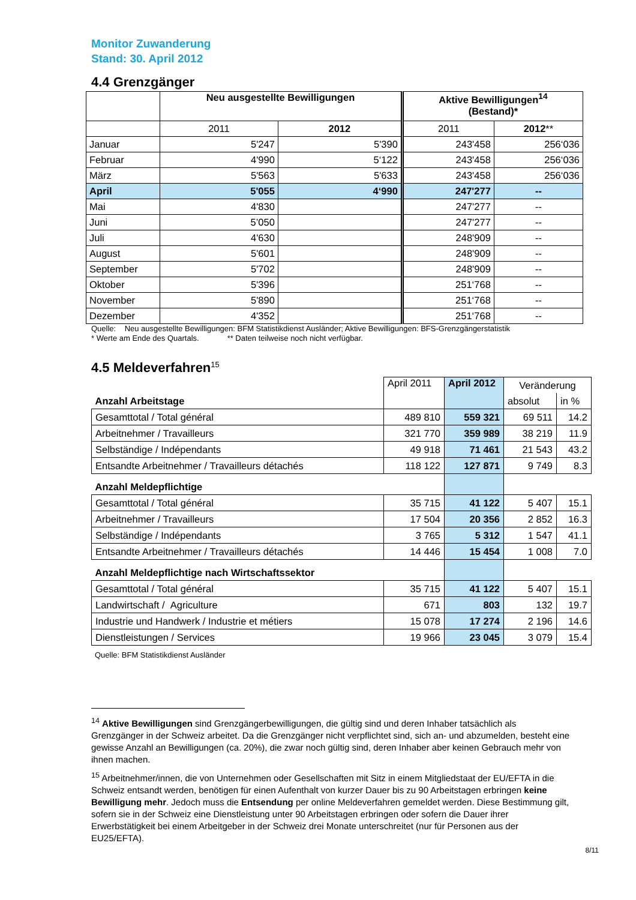Monitor Zuwanderung
Stand: 30. April 2012
4.4 Grenzgänger
| | Neu ausgestellte Bewilligungen | | Aktive Bewilligungen<sup>14</sup> (Bestand)* | |
| --- | --- | --- | --- | --- |
| | 2011 | 2012 | 2011 | 2012 ** |
| Januar | 5'247 | 5'390 | 243'458 | 256‘036 |
| Februar | 4'990 | 5‘122 | 243'458 | 256‘036 |
| März | 5'563 | 5'633 | 243'458 | 256‘036 |
| April | 5'055 | 4‘990 | 247'277 | -- |
| Mai | 4'830 | | 247'277 | -- |
| Juni | 5’050 | | 247'277 | -- |
| Juli | 4'630 | | 248'909 | -- |
| August | 5'601 | | 248'909 | -- |
| September | 5'702 | | 248'909 | -- |
| Oktober | 5'396 | | 251‘768 | -- |
| November | 5'890 | | 251‘768 | -- |
| Dezember | 4'352 | | 251‘768 | -- |
Quelle: Neu ausgestellte Bewilligungen: BFM Statistikdienst Ausländer; Aktive Bewilligungen: BFS-Grenzgängerstatistik
* Werte am Ende des Quartals. ** Daten teilweise noch nicht verfügbar.
4.5 Meldeverfahren<sup>15</sup>
| | April 2011 | April 2012 | Veränderung | |
| Anzahl Arbeitstage | | | absolut | in % |
| Gesamttotal / Total général | 489 810 | 559 321 | 69 511 | 14.2 |
| Arbeitnehmer / Travailleurs | 321 770 | 359 989 | 38 219 | 11.9 |
| Selbständige / Indépendants | 49 918 | 71 461 | 21 543 | 43.2 |
| Entsandte Arbeitnehmer / Travailleurs détachés | 118 122 | 127 871 | 9 749 | 8.3 |
| Anzahl Meldepflichtige | | | | |
| Gesamttotal / Total général | 35 715 | 41 122 | 5 407 | 15.1 |
| Arbeitnehmer / Travailleurs | 17 504 | 20 356 | 2 852 | 16.3 |
| Selbständige / Indépendants | 3 765 | 5 312 | 1 547 | 41.1 |
| Entsandte Arbeitnehmer / Travailleurs détachés | 14 446 | 15 454 | 1 008 | 7.0 |
| Anzahl Meldepflichtige nach Wirtschaftssektor | | | | |
| Gesamttotal / Total général | 35 715 | 41 122 | 5 407 | 15.1 |
| Landwirtschaft / Agriculture | 671 | 803 | 132 | 19.7 |
| Industrie und Handwerk / Industrie et métiers | 15 078 | 17 274 | 2 196 | 14.6 |
| Dienstleistungen / Services | 19 966 | 23 045 | 3 079 | 15.4 |
Quelle: BFM Statistikdienst Ausländer
<sup>14</sup> Aktive Bewilligungen sind Grenzgängerbewilligungen, die gültig sind und deren Inhaber tatsächlich als Grenzgänger in der Schweiz arbeitet. Da die Grenzgänger nicht verpflichtet sind, sich an- und abzumelden, besteht eine gewisse Anzahl an Bewilligungen (ca. 20%), die zwar noch gültig sind, deren Inhaber aber keinen Gebrauch mehr von ihnen machen.
<sup>15</sup> Arbeitnehmer/innen, die von Unternehmen oder Gesellschaften mit Sitz in einem Mitgliedstaat der EU/EFTA in die Schweiz entsandt werden, benötigen für einen Aufenthalt von kurzer Dauer bis zu 90 Arbeitstagen erbringen keine Bewilligung mehr. Jedoch muss die Entsendung per online Meldeverfahren gemeldet werden. Diese Bestimmung gilt, sofern sie in der Schweiz eine Dienstleistung unter 90 Arbeitstagen erbringen oder sofern die Dauer ihrer Erwerbstätigkeit bei einem Arbeitgeber in der Schweiz drei Monate unterschreitet (nur für Personen aus der EU25/EFTA).
8/11